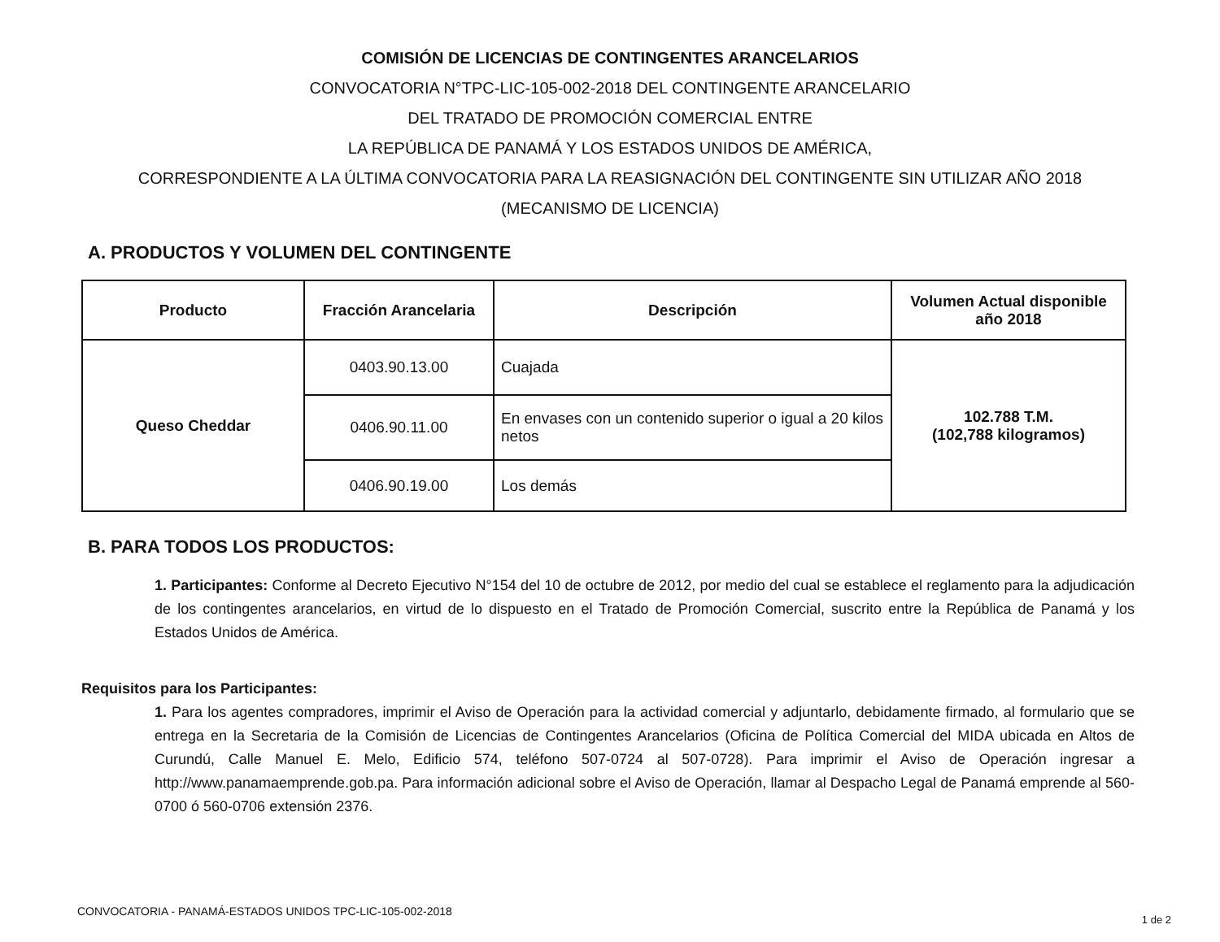COMISIÓN DE LICENCIAS DE CONTINGENTES ARANCELARIOS
CONVOCATORIA N°TPC-LIC-105-002-2018 DEL CONTINGENTE ARANCELARIO
DEL TRATADO DE PROMOCIÓN COMERCIAL ENTRE
LA REPÚBLICA DE PANAMÁ Y LOS ESTADOS UNIDOS DE AMÉRICA,
CORRESPONDIENTE A LA ÚLTIMA CONVOCATORIA PARA LA REASIGNACIÓN DEL CONTINGENTE SIN UTILIZAR AÑO 2018
(MECANISMO DE LICENCIA)
A. PRODUCTOS Y VOLUMEN DEL CONTINGENTE
| Producto | Fracción Arancelaria | Descripción | Volumen Actual disponible año 2018 |
| --- | --- | --- | --- |
| Queso Cheddar | 0403.90.13.00 | Cuajada | 102.788 T.M. (102,788 kilogramos) |
| | 0406.90.11.00 | En envases con un contenido superior o igual a 20 kilos netos | |
| | 0406.90.19.00 | Los demás | |
B. PARA TODOS LOS PRODUCTOS:
1. Participantes: Conforme al Decreto Ejecutivo N°154 del 10 de octubre de 2012, por medio del cual se establece el reglamento para la adjudicación de los contingentes arancelarios, en virtud de lo dispuesto en el Tratado de Promoción Comercial, suscrito entre la República de Panamá y los Estados Unidos de América.
Requisitos para los Participantes:
1. Para los agentes compradores, imprimir el Aviso de Operación para la actividad comercial y adjuntarlo, debidamente firmado, al formulario que se entrega en la Secretaria de la Comisión de Licencias de Contingentes Arancelarios (Oficina de Política Comercial del MIDA ubicada en Altos de Curundú, Calle Manuel E. Melo, Edificio 574, teléfono 507-0724 al 507-0728). Para imprimir el Aviso de Operación ingresar a http://www.panamaemprende.gob.pa. Para información adicional sobre el Aviso de Operación, llamar al Despacho Legal de Panamá emprende al 560-0700 ó 560-0706 extensión 2376.
CONVOCATORIA - PANAMÁ-ESTADOS UNIDOS TPC-LIC-105-002-2018
1 de 2